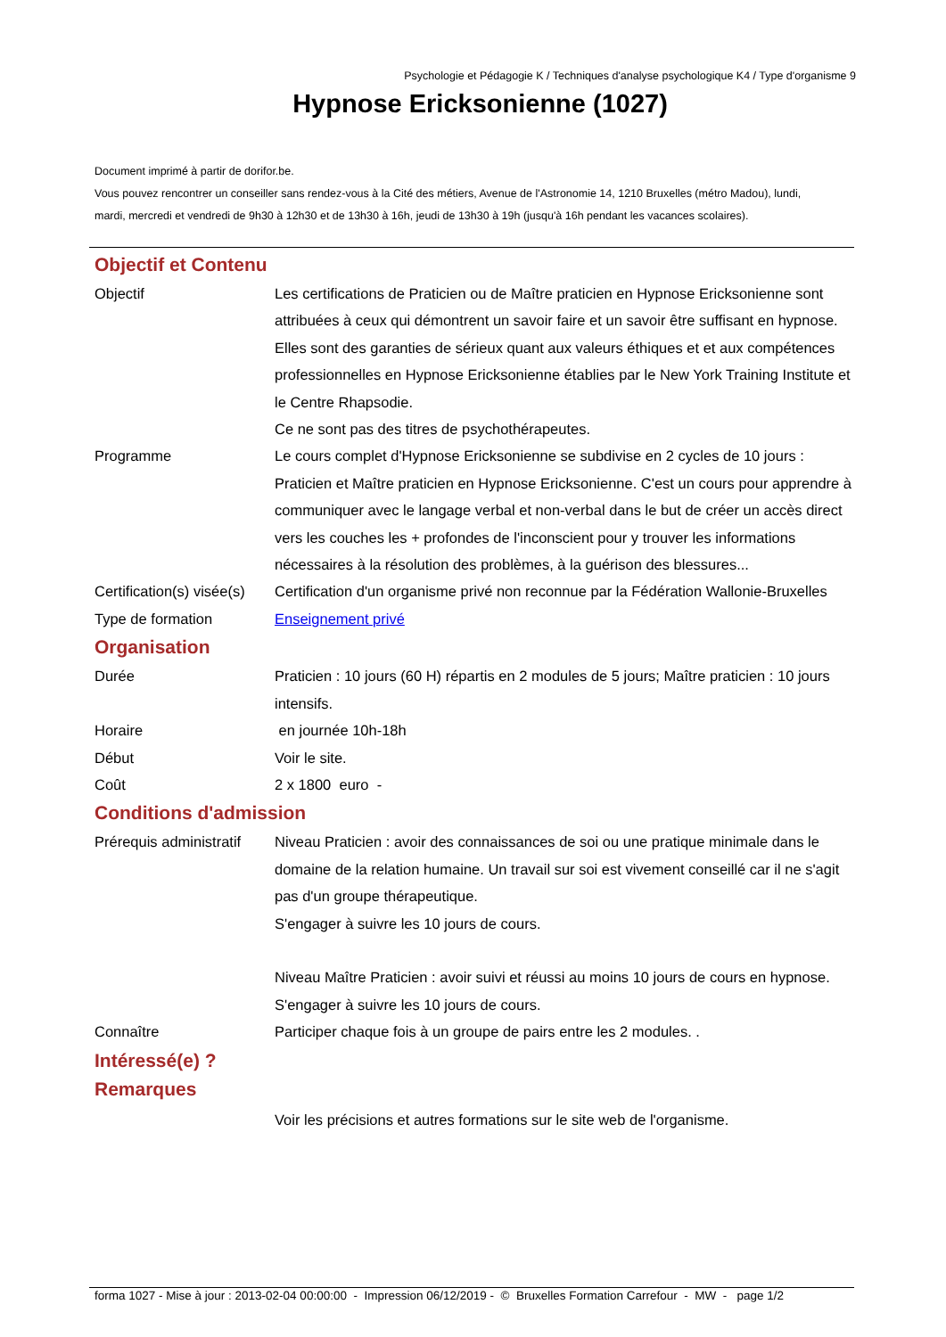Psychologie et Pédagogie K / Techniques d'analyse psychologique K4 / Type d'organisme 9
Hypnose Ericksonienne (1027)
Document imprimé à partir de dorifor.be.
Vous pouvez rencontrer un conseiller sans rendez-vous à la Cité des métiers, Avenue de l'Astronomie 14, 1210 Bruxelles (métro Madou), lundi, mardi, mercredi et vendredi de 9h30 à 12h30 et de 13h30 à 16h, jeudi de 13h30 à 19h (jusqu'à 16h pendant les vacances scolaires).
Objectif et Contenu
Objectif Les certifications de Praticien ou de Maître praticien en Hypnose Ericksonienne sont attribuées à ceux qui démontrent un savoir faire et un savoir être suffisant en hypnose. Elles sont des garanties de sérieux quant aux valeurs éthiques et et aux compétences professionnelles en Hypnose Ericksonienne établies par le New York Training Institute et le Centre Rhapsodie.
Ce ne sont pas des titres de psychothérapeutes.
Programme Le cours complet d'Hypnose Ericksonienne se subdivise en 2 cycles de 10 jours : Praticien et Maître praticien en Hypnose Ericksonienne. C'est un cours pour apprendre à communiquer avec le langage verbal et non-verbal dans le but de créer un accès direct vers les couches les + profondes de l'inconscient pour y trouver les informations nécessaires à la résolution des problèmes, à la guérison des blessures...
Certification(s) visée(s)
Certification d'un organisme privé non reconnue par la Fédération Wallonie-Bruxelles
Type de formation Enseignement privé
Organisation
Durée Praticien : 10 jours (60 H) répartis en 2 modules de 5 jours; Maître praticien : 10 jours intensifs.
Horaire en journée 10h-18h
Début Voir le site.
Coût 2 x 1800 euro -
Conditions d'admission
Prérequis administratif
Niveau Praticien : avoir des connaissances de soi ou une pratique minimale dans le domaine de la relation humaine. Un travail sur soi est vivement conseillé car il ne s'agit pas d'un groupe thérapeutique.
S'engager à suivre les 10 jours de cours.
Niveau Maître Praticien : avoir suivi et réussi au moins 10 jours de cours en hypnose.
S'engager à suivre les 10 jours de cours.
Connaître Participer chaque fois à un groupe de pairs entre les 2 modules. .
Intéressé(e) ?
Remarques
Voir les précisions et autres formations sur le site web de l'organisme.
forma 1027 - Mise à jour : 2013-02-04 00:00:00 - Impression 06/12/2019 - © Bruxelles Formation Carrefour - MW - page 1/2